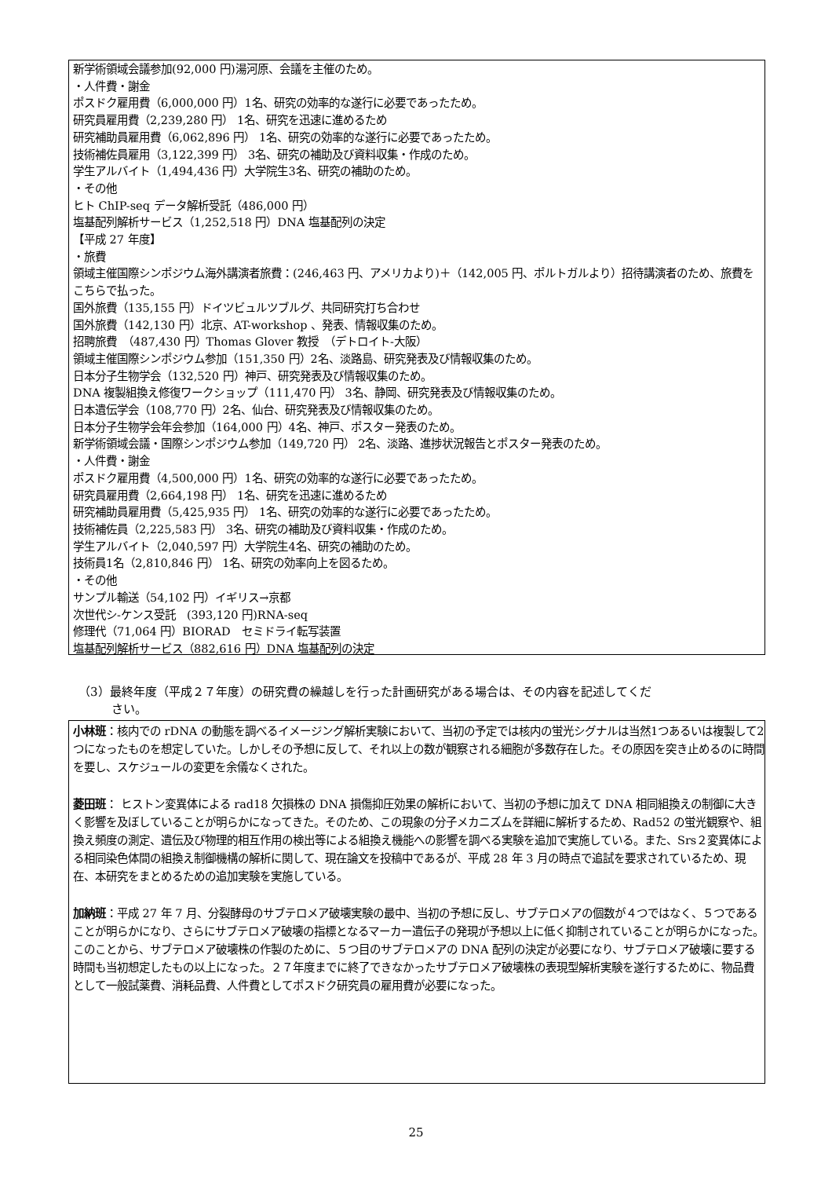新学術領域会議参加(92,000 円)湯河原、会議を主催のため。
・人件費・謝金
ポスドク雇用費（6,000,000 円）1名、研究の効率的な遂行に必要であったため。
研究員雇用費（2,239,280 円） 1名、研究を迅速に進めるため
研究補助員雇用費（6,062,896 円） 1名、研究の効率的な遂行に必要であったため。
技術補佐員雇用（3,122,399 円） 3名、研究の補助及び資料収集・作成のため。
学生アルバイト（1,494,436 円）大学院生3名、研究の補助のため。
・その他
ヒト ChIP-seq データ解析受託（486,000 円）
塩基配列解析サービス（1,252,518 円）DNA 塩基配列の決定
【平成 27 年度】
・旅費
領域主催国際シンポジウム海外講演者旅費：(246,463 円、アメリカより)＋（142,005 円、ポルトガルより）招待講演者のため、旅費をこちらで払った。
国外旅費（135,155 円）ドイツビュルツブルグ、共同研究打ち合わせ
国外旅費（142,130 円）北京、AT-workshop 、発表、情報収集のため。
招聘旅費　（487,430 円）Thomas Glover 教授　（デトロイト-大阪）
領域主催国際シンポジウム参加（151,350 円）2名、淡路島、研究発表及び情報収集のため。
日本分子生物学会（132,520 円）神戸、研究発表及び情報収集のため。
DNA 複製組換え修復ワークショップ（111,470 円） 3名、静岡、研究発表及び情報収集のため。
日本遺伝学会（108,770 円）2名、仙台、研究発表及び情報収集のため。
日本分子生物学会年会参加（164,000 円）4名、神戸、ポスター発表のため。
新学術領域会議・国際シンポジウム参加（149,720 円） 2名、淡路、進捗状況報告とポスター発表のため。
・人件費・謝金
ポスドク雇用費（4,500,000 円）1名、研究の効率的な遂行に必要であったため。
研究員雇用費（2,664,198 円） 1名、研究を迅速に進めるため
研究補助員雇用費（5,425,935 円） 1名、研究の効率的な遂行に必要であったため。
技術補佐員（2,225,583 円） 3名、研究の補助及び資料収集・作成のため。
学生アルバイト（2,040,597 円）大学院生4名、研究の補助のため。
技術員1名（2,810,846 円） 1名、研究の効率向上を図るため。
・その他
サンプル輸送（54,102 円）イギリス→京都
次世代シ-ケンス受託　(393,120 円)RNA-seq
修理代（71,064 円）BIORAD　セミドライ転写装置
塩基配列解析サービス（882,616 円）DNA 塩基配列の決定
（3）最終年度（平成２７年度）の研究費の繰越しを行った計画研究がある場合は、その内容を記述してくだ
さい。
小林班：核内での rDNA の動態を調べるイメージング解析実験において、当初の予定では核内の蛍光シグナルは当然1つあるいは複製して2つになったものを想定していた。しかしその予想に反して、それ以上の数が観察される細胞が多数存在した。その原因を突き止めるのに時間を要し、スケジュールの変更を余儀なくされた。
菱田班： ヒストン変異体による rad18 欠損株の DNA 損傷抑圧効果の解析において、当初の予想に加えて DNA 相同組換えの制御に大きく影響を及ぼしていることが明らかになってきた。そのため、この現象の分子メカニズムを詳細に解析するため、Rad52 の蛍光観察や、組換え頻度の測定、遺伝及び物理的相互作用の検出等による組換え機能への影響を調べる実験を追加で実施している。また、Srs２変異体による相同染色体間の組換え制御機構の解析に関して、現在論文を投稿中であるが、平成 28 年 3 月の時点で追試を要求されているため、現在、本研究をまとめるための追加実験を実施している。
加納班：平成 27 年 7 月、分裂酵母のサブテロメア破壊実験の最中、当初の予想に反し、サブテロメアの個数が４つではなく、５つであることが明らかになり、さらにサブテロメア破壊の指標となるマーカー遺伝子の発現が予想以上に低く抑制されていることが明らかになった。このことから、サブテロメア破壊株の作製のために、５つ目のサブテロメアの DNA 配列の決定が必要になり、サブテロメア破壊に要する時間も当初想定したもの以上になった。２７年度までに終了できなかったサブテロメア破壊株の表現型解析実験を遂行するために、物品費として一般試薬費、消耗品費、人件費としてポスドク研究員の雇用費が必要になった。
25